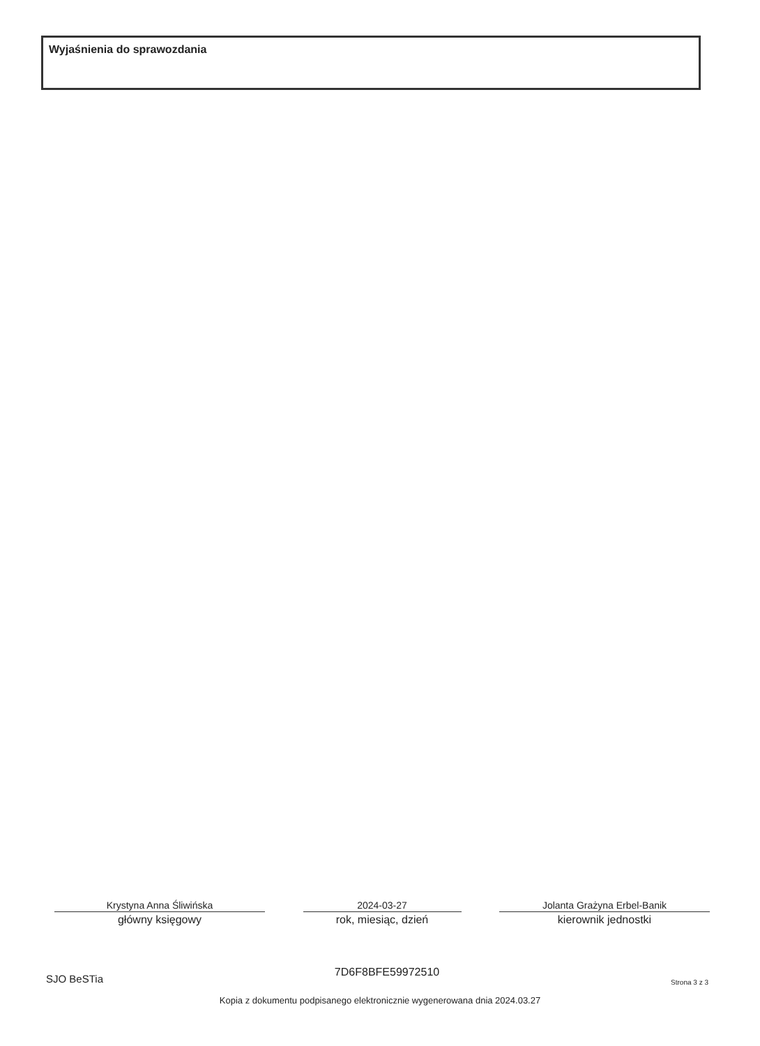Wyjaśnienia do sprawozdania
Krystyna Anna Śliwińska
główny księgowy
2024-03-27
rok, miesiąc, dzień
Jolanta Grażyna Erbel-Banik
kierownik jednostki
SJO BeSTia
7D6F8BFE59972510
Strona 3 z 3
Kopia z dokumentu podpisanego elektronicznie wygenerowana dnia 2024.03.27